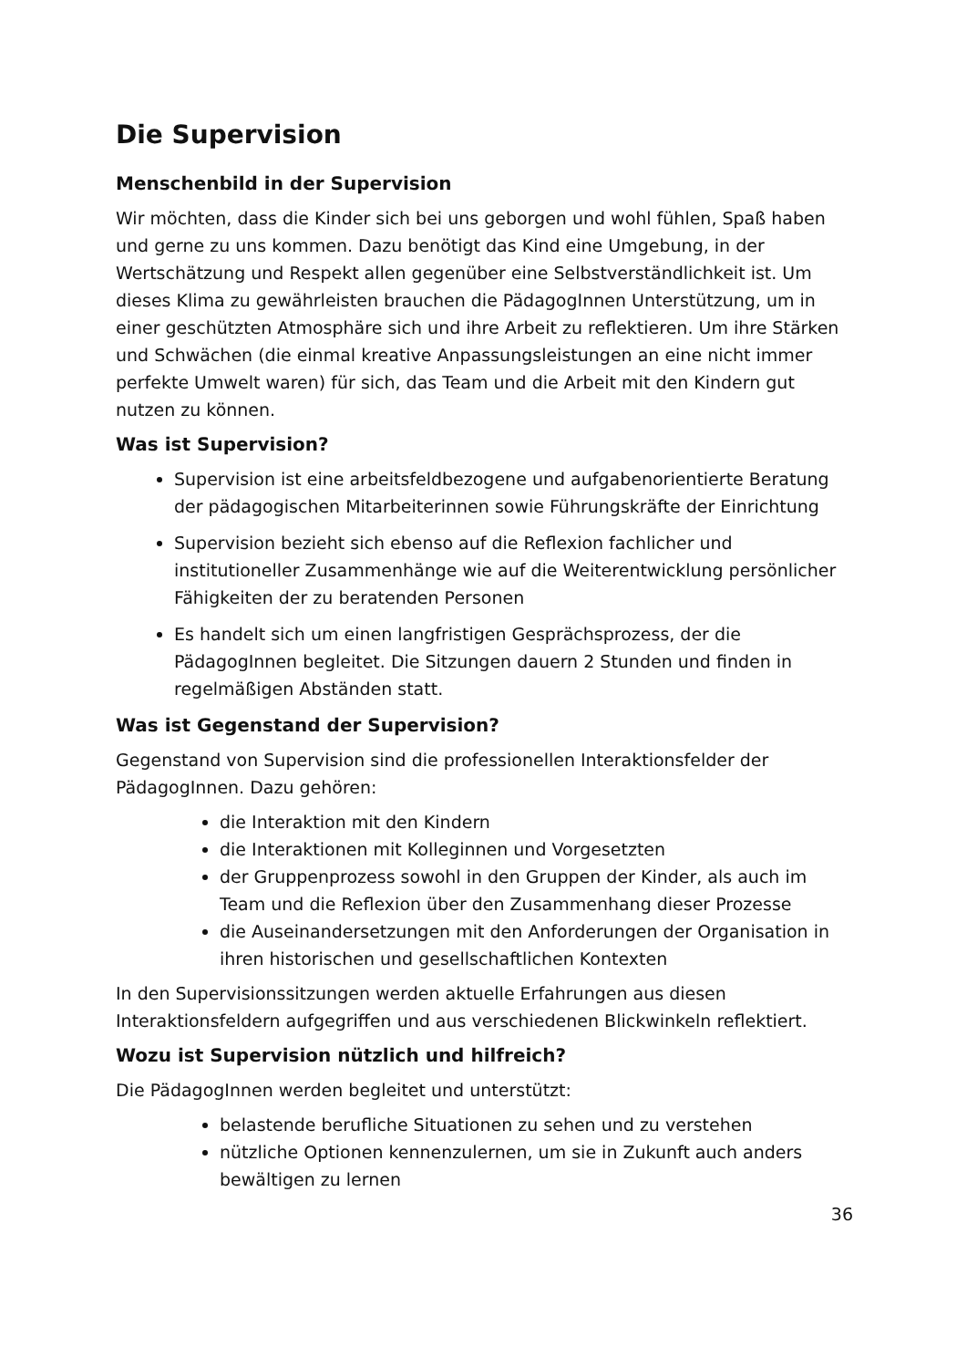Die Supervision
Menschenbild in der Supervision
Wir möchten, dass die Kinder sich bei uns geborgen und wohl fühlen, Spaß haben und gerne zu uns kommen. Dazu benötigt das Kind eine Umgebung, in der Wertschätzung und Respekt allen gegenüber eine Selbstverständlichkeit ist. Um dieses Klima zu gewährleisten brauchen die PädagogInnen Unterstützung, um in einer geschützten Atmosphäre sich und ihre Arbeit zu reflektieren. Um ihre Stärken und Schwächen (die einmal kreative Anpassungsleistungen an eine nicht immer perfekte Umwelt waren) für sich, das Team und die Arbeit mit den Kindern gut nutzen zu können.
Was ist Supervision?
Supervision ist eine arbeitsfeldbezogene und aufgabenorientierte Beratung der pädagogischen Mitarbeiterinnen sowie Führungskräfte der Einrichtung
Supervision bezieht sich ebenso auf die Reflexion fachlicher und institutioneller Zusammenhänge wie auf die Weiterentwicklung persönlicher Fähigkeiten der zu beratenden Personen
Es handelt sich um einen langfristigen Gesprächsprozess, der die PädagogInnen begleitet. Die Sitzungen dauern 2 Stunden und finden in regelmäßigen Abständen statt.
Was ist Gegenstand der Supervision?
Gegenstand von Supervision sind die professionellen Interaktionsfelder der PädagogInnen. Dazu gehören:
die Interaktion mit den Kindern
die Interaktionen mit Kolleginnen und Vorgesetzten
der Gruppenprozess sowohl in den Gruppen der Kinder, als auch im Team und die Reflexion über den Zusammenhang dieser Prozesse
die Auseinandersetzungen mit den Anforderungen der Organisation in ihren historischen und gesellschaftlichen Kontexten
In den Supervisionssitzungen werden aktuelle Erfahrungen aus diesen Interaktionsfeldern aufgegriffen und aus verschiedenen Blickwinkeln reflektiert.
Wozu ist Supervision nützlich und hilfreich?
Die PädagogInnen werden begleitet und unterstützt:
belastende berufliche Situationen zu sehen und zu verstehen
nützliche Optionen kennenzulernen, um sie in Zukunft auch anders bewältigen zu lernen
36